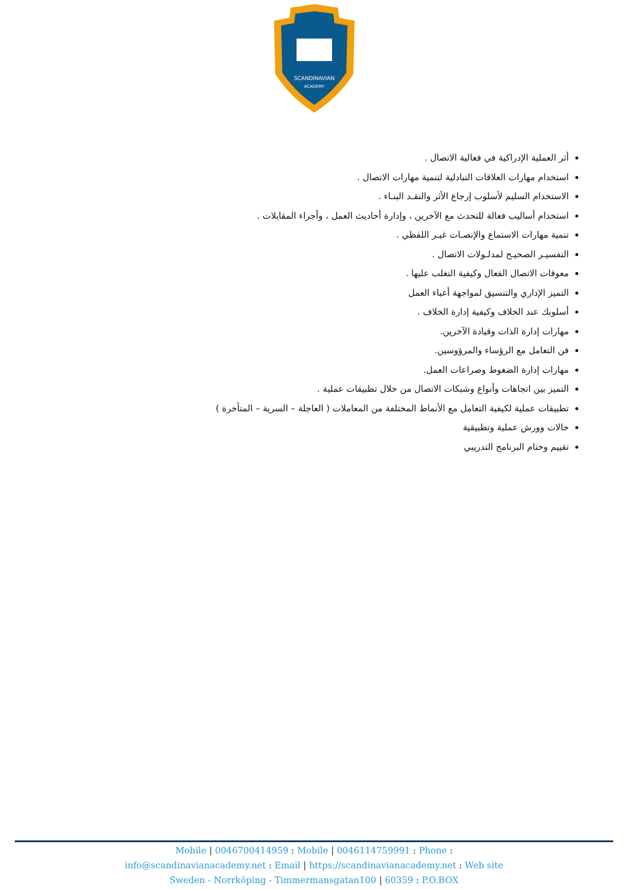SCANDINAVIAN
ACADEMY
أثر العملية الإدراكية في فعالية الاتصال .
استخدام مهارات العلاقات التبادلية لتنمية مهارات الاتصال .
الاستخدام السليم لأسلوب إرجاع الأثر والنقـد البنـاء .
استخدام أساليب فعالة للتحدث مع الآخرين ، وإدارة أحاديث العمل ، وأجراء المقابلات .
تنمية مهارات الاستماع والإنصـات غيـر اللفظي .
التفسيـر الصحيـح لمدلـولات الاتصال .
معوقات الاتصال الفعال وكيفية التغلب عليها .
التميز الإداري والتنسيق لمواجهة أعباء العمل
أسلوبك عند الخلاف وكيفية إدارة الخلاف .
مهارات إدارة الذات وقيادة الآخرين.
فن التعامل مع الرؤساء والمرؤوسين.
مهارات إدارة الضغوط وصراعات العمل.
التميز بين اتجاهات وأنواع وشبكات الاتصال من خلال تطبيقات عملية .
تطبيقات عملية لكيفية التعامل مع الأنماط المختلفة من المعاملات ( العاجلة – السرية – المتأخرة )
حالات وورش عملية وتطبيقية
تقييم وختام البرنامج التدريبي
Mobile | 0046700414959 : Mobile | 0046114759991 : Phone :
info@scandinavianacademy.net : Email | https://scandinavianacademy.net : Web site
Sweden - Norrköping - Timmermansgatan100 | 60359 : P.O.BOX